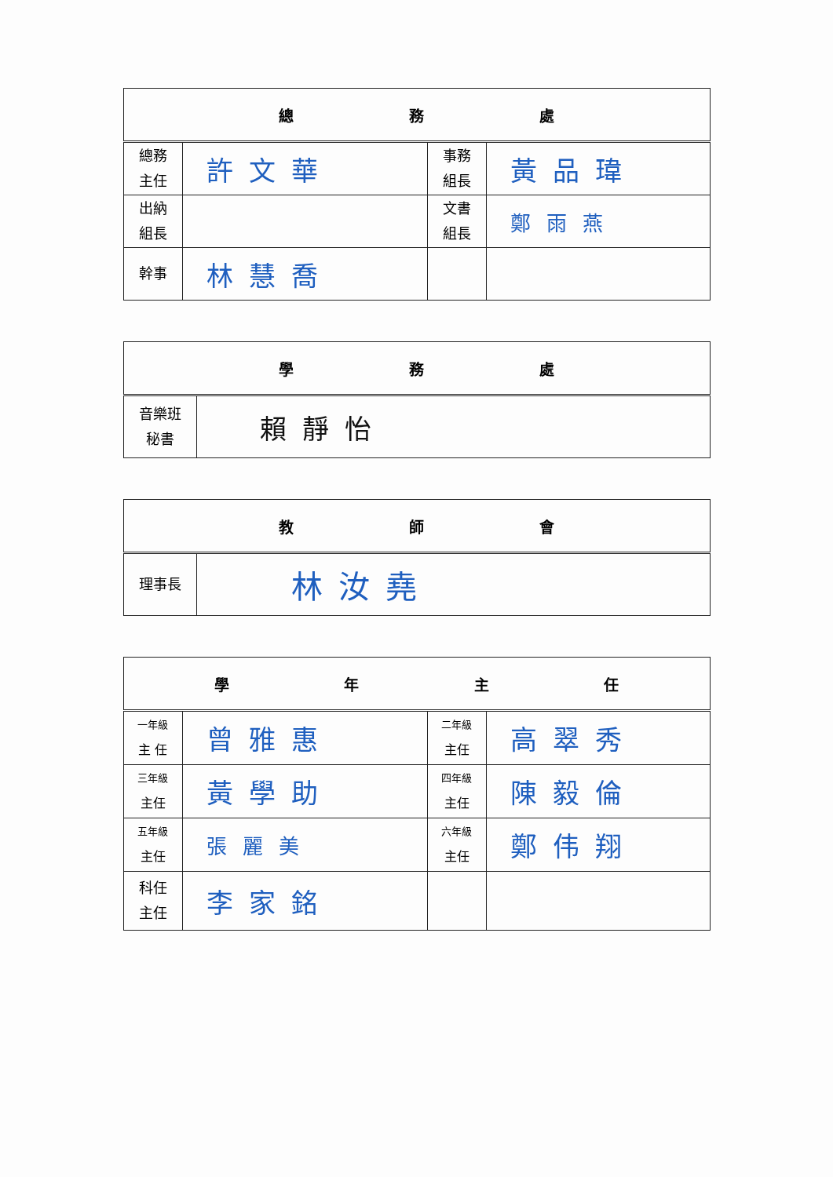| 總 務 處 | | | |
| --- | --- | --- | --- |
| 總務 主任 | 許文華 | 事務 組長 | 黃品瑋 |
| 出納 組長 | | 文書 組長 | 鄭雨燕 |
| 幹事 | 林慧喬 | | |
| 學 務 處 | |
| --- | --- |
| 音樂班 秘書 | 賴靜怡 |
| 教 師 會 | |
| --- | --- |
| 理事長 | 林汝堯 |
| 學 年 主 任 | | | |
| --- | --- | --- | --- |
| 一年級 主 任 | 曾雅惠 | 二年級 主任 | 高翠秀 |
| 三年級 主任 | 黃學助 | 四年級 主任 | 陳毅倫 |
| 五年級 主任 | 張麗美 | 六年級 主任 | 鄭伟翔 |
| 科任 主任 | 李家銘 | | |